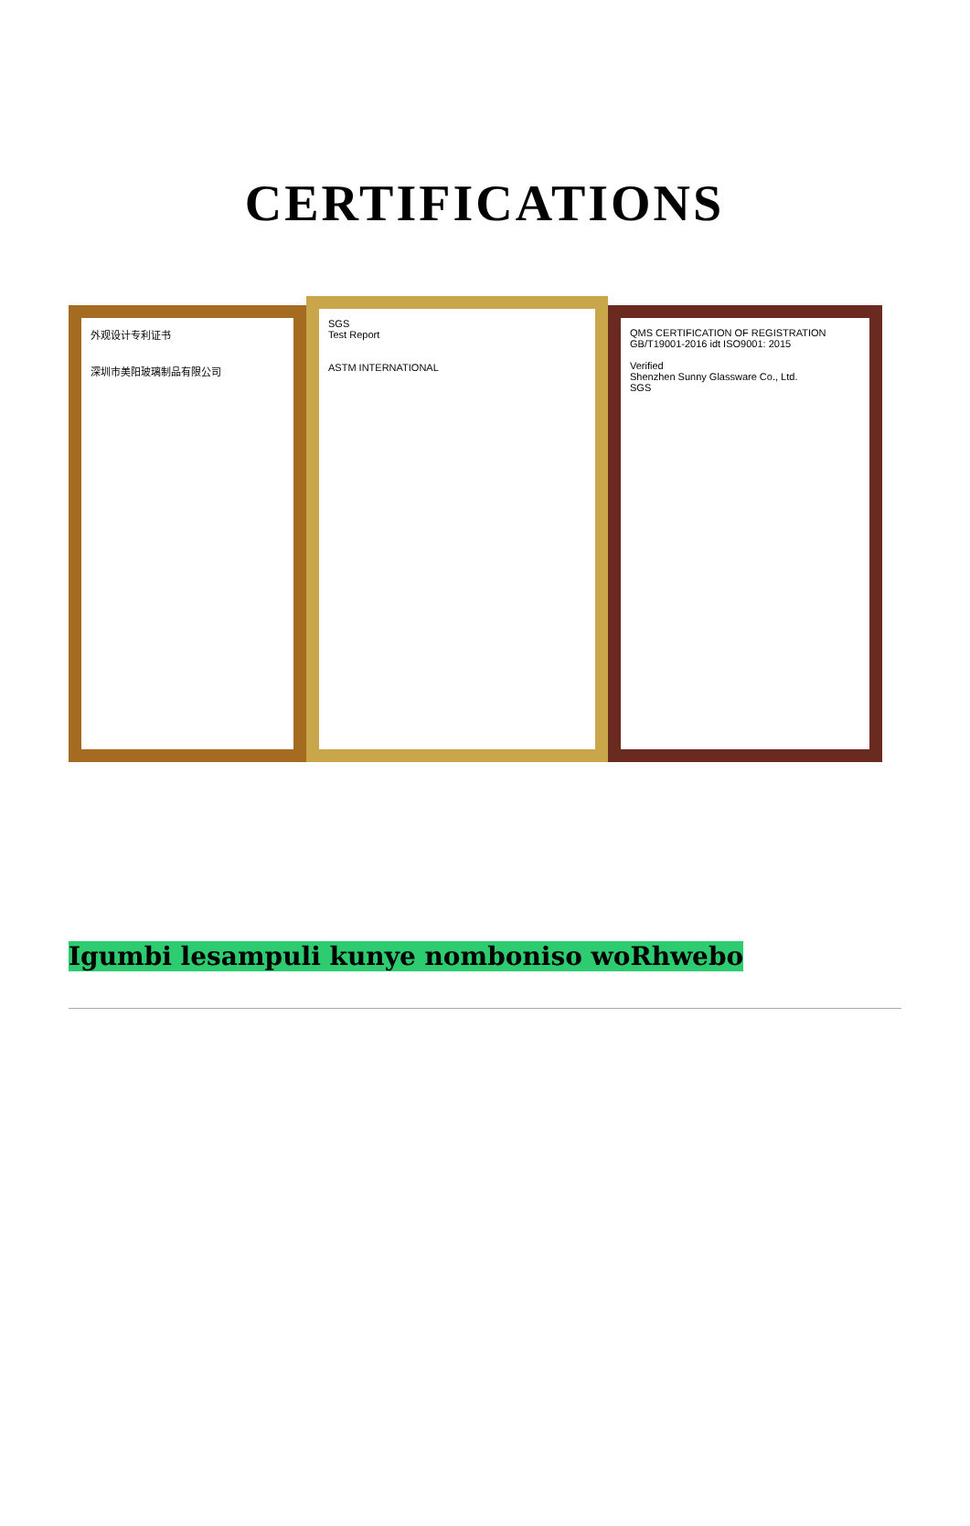CERTIFICATIONS
外观设计专利证书
深圳市美阳玻璃制品有限公司
SGS
Test Report
ASTM INTERNATIONAL
QMS CERTIFICATION OF REGISTRATION
GB/T19001-2016 idt ISO9001: 2015
Verified
Shenzhen Sunny Glassware Co., Ltd.
SGS
Igumbi lesampuli kunye nomboniso woRhwebo